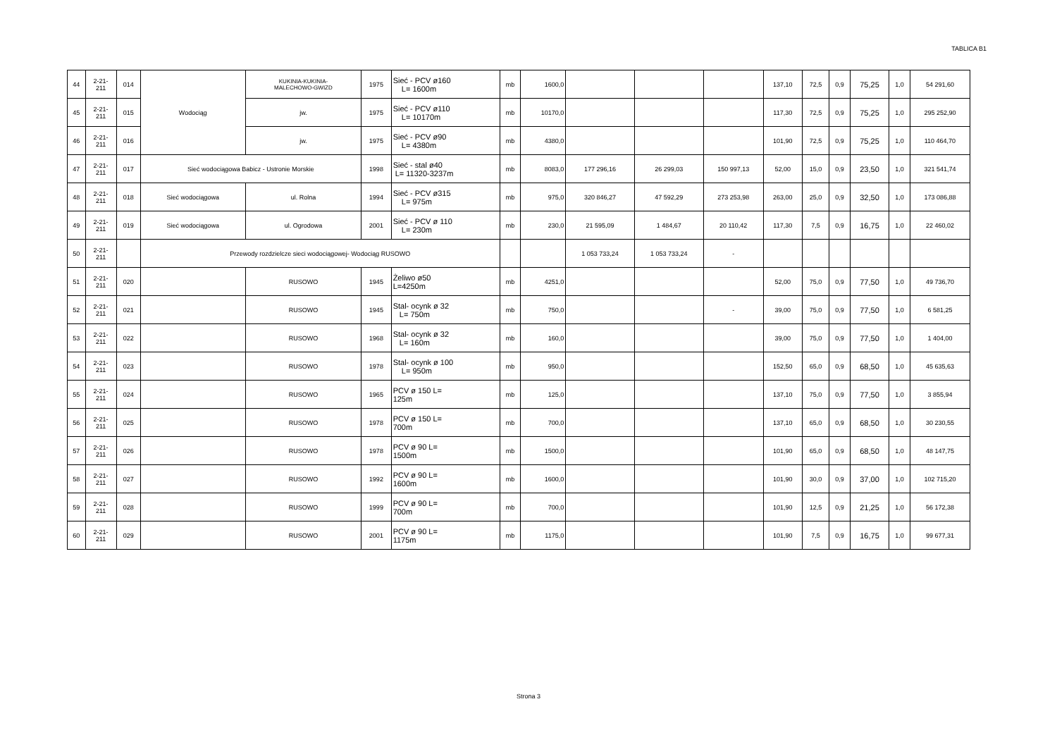TABLICA B1
| 44 | 2-21- 211 | 014 | Wodociąg | KUKINIA-KUKINIA- MALECHOWO-GWIZD | 1975 | Sieć - PCV ø160 L= 1600m | mb | 1600,0 | | | | 137,10 | 72,5 | 0,9 | 75,25 | 1,0 | 54 291,60 |
| 45 | 2-21- 211 | 015 | | jw. | 1975 | Sieć - PCV ø110 L= 10170m | mb | 10170,0 | | | | 117,30 | 72,5 | 0,9 | 75,25 | 1,0 | 295 252,90 |
| 46 | 2-21- 211 | 016 | | jw. | 1975 | Sieć - PCV ø90 L= 4380m | mb | 4380,0 | | | | 101,90 | 72,5 | 0,9 | 75,25 | 1,0 | 110 464,70 |
| 47 | 2-21- 211 | 017 | Sieć wodociągowa Babicz - Ustronie Morskie | | 1998 | Sieć - stal ø40 L= 11320-3237m | mb | 8083,0 | 177 296,16 | 26 299,03 | 150 997,13 | 52,00 | 15,0 | 0,9 | 23,50 | 1,0 | 321 541,74 |
| 48 | 2-21- 211 | 018 | Sieć wodociągowa | ul. Rolna | 1994 | Sieć - PCV ø315 L= 975m | mb | 975,0 | 320 846,27 | 47 592,29 | 273 253,98 | 263,00 | 25,0 | 0,9 | 32,50 | 1,0 | 173 086,88 |
| 49 | 2-21- 211 | 019 | Sieć wodociągowa | ul. Ogrodowa | 2001 | Sieć - PCV ø 110 L= 230m | mb | 230,0 | 21 595,09 | 1 484,67 | 20 110,42 | 117,30 | 7,5 | 0,9 | 16,75 | 1,0 | 22 460,02 |
| 50 | 2-21- 211 | | Przewody rozdzielcze sieci wodociągowej- Wodociąg RUSOWO | | | | | | 1 053 733,24 | 1 053 733,24 | - | | | | | | |
| 51 | 2-21- 211 | 020 | | RUSOWO | 1945 | Żeliwo ø50 L=4250m | mb | 4251,0 | | | | 52,00 | 75,0 | 0,9 | 77,50 | 1,0 | 49 736,70 |
| 52 | 2-21- 211 | 021 | | RUSOWO | 1945 | Stal- ocynk ø 32 L= 750m | mb | 750,0 | | | - | 39,00 | 75,0 | 0,9 | 77,50 | 1,0 | 6 581,25 |
| 53 | 2-21- 211 | 022 | | RUSOWO | 1968 | Stal- ocynk ø 32 L= 160m | mb | 160,0 | | | | 39,00 | 75,0 | 0,9 | 77,50 | 1,0 | 1 404,00 |
| 54 | 2-21- 211 | 023 | | RUSOWO | 1978 | Stal- ocynk ø 100 L= 950m | mb | 950,0 | | | | 152,50 | 65,0 | 0,9 | 68,50 | 1,0 | 45 635,63 |
| 55 | 2-21- 211 | 024 | | RUSOWO | 1965 | PCV ø 150 L= 125m | mb | 125,0 | | | | 137,10 | 75,0 | 0,9 | 77,50 | 1,0 | 3 855,94 |
| 56 | 2-21- 211 | 025 | | RUSOWO | 1978 | PCV ø 150 L= 700m | mb | 700,0 | | | | 137,10 | 65,0 | 0,9 | 68,50 | 1,0 | 30 230,55 |
| 57 | 2-21- 211 | 026 | | RUSOWO | 1978 | PCV ø 90 L= 1500m | mb | 1500,0 | | | | 101,90 | 65,0 | 0,9 | 68,50 | 1,0 | 48 147,75 |
| 58 | 2-21- 211 | 027 | | RUSOWO | 1992 | PCV ø 90 L= 1600m | mb | 1600,0 | | | | 101,90 | 30,0 | 0,9 | 37,00 | 1,0 | 102 715,20 |
| 59 | 2-21- 211 | 028 | | RUSOWO | 1999 | PCV ø 90 L= 700m | mb | 700,0 | | | | 101,90 | 12,5 | 0,9 | 21,25 | 1,0 | 56 172,38 |
| 60 | 2-21- 211 | 029 | | RUSOWO | 2001 | PCV ø 90 L= 1175m | mb | 1175,0 | | | | 101,90 | 7,5 | 0,9 | 16,75 | 1,0 | 99 677,31 |
Strona 3